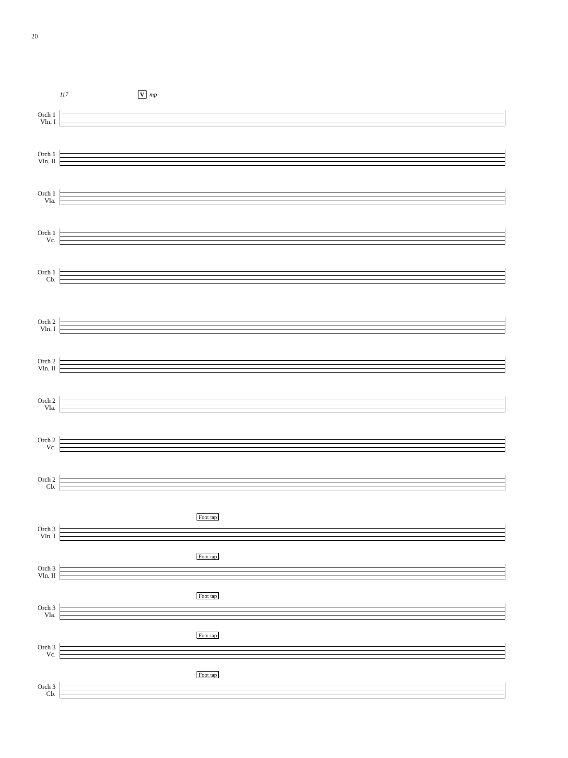20
117 V mp
Orch 1 Vln. I
Orch 1 Vln. II
Orch 1 Vla.
Orch 1 Vc.
Orch 1 Cb.
Orch 2 Vln. I
Orch 2 Vln. II
Orch 2 Vla.
Orch 2 Vc.
Orch 2 Cb.
Orch 3 Vln. I
Foot tap
Orch 3 Vln. II
Foot tap
Orch 3 Vla.
Foot tap
Orch 3 Vc.
Foot tap
Orch 3 Cb.
Foot tap